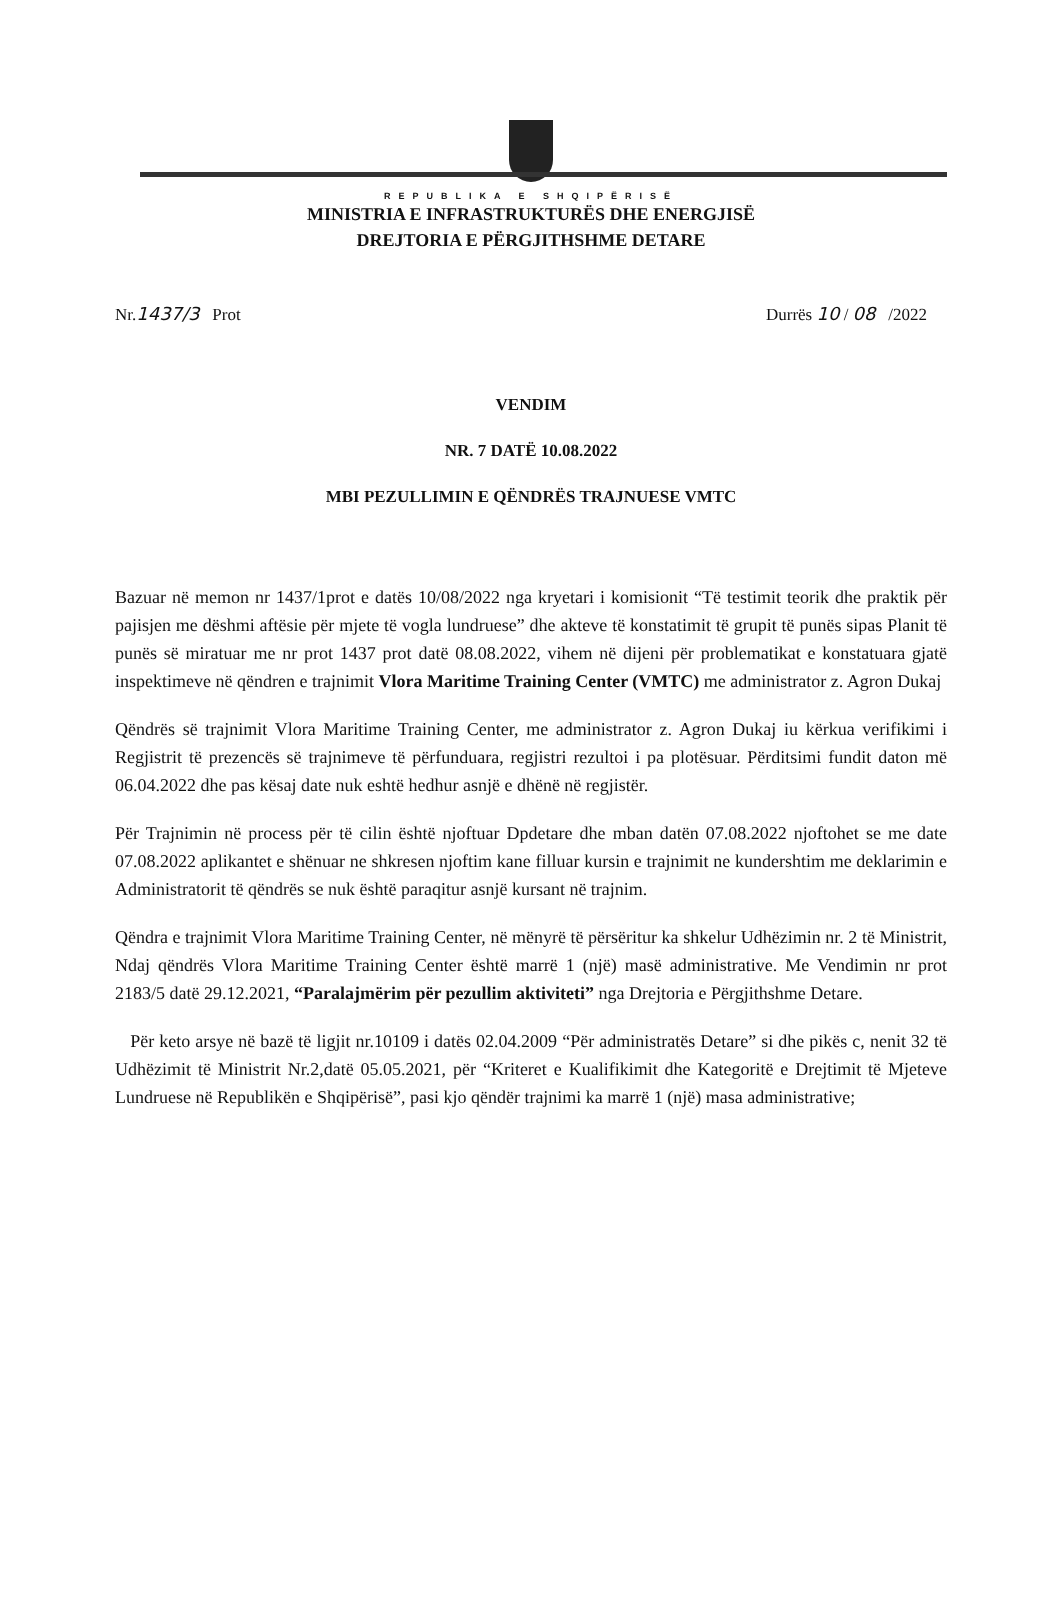REPUBLIKA E SHQIPËRISË
MINISTRIA E INFRASTRUKTURËS DHE ENERGJISË
DREJTORIA E PËRGJITHSHME DETARE
Nr.1437/3 Prot Durrës 10 / 08 /2022
VENDIM
NR. 7 DATË 10.08.2022
MBI PEZULLIMIN E QËNDRËS TRAJNUESE VMTC
Bazuar në memon nr 1437/1prot e datës 10/08/2022 nga kryetari i komisionit “Të testimit teorik dhe praktik për pajisjen me dëshmi aftësie për mjete të vogla lundruese” dhe akteve të konstatimit të grupit të punës sipas Planit të punës së miratuar me nr prot 1437 prot datë 08.08.2022, vihem në dijeni për problematikat e konstatuara gjatë inspektimeve në qëndren e trajnimit Vlora Maritime Training Center (VMTC) me administrator z. Agron Dukaj
Qëndrës së trajnimit Vlora Maritime Training Center, me administrator z. Agron Dukaj iu kërkua verifikimi i Regjistrit të prezencës së trajnimeve të përfunduara, regjistri rezultoi i pa plotësuar. Përditsimi fundit daton më 06.04.2022 dhe pas kësaj date nuk eshtë hedhur asnjë e dhënë në regjistër.
Për Trajnimin në process për të cilin është njoftuar Dpdetare dhe mban datën 07.08.2022 njoftohet se me date 07.08.2022 aplikantet e shënuar ne shkresen njoftim kane filluar kursin e trajnimit ne kundershtim me deklarimin e Administratorit të qëndrës se nuk është paraqitur asnjë kursant në trajnim.
Qëndra e trajnimit Vlora Maritime Training Center, në mënyrë të përsëritur ka shkelur Udhëzimin nr. 2 të Ministrit, Ndaj qëndrës Vlora Maritime Training Center është marrë 1 (një) masë administrative. Me Vendimin nr prot 2183/5 datë 29.12.2021, “Paralajmërim për pezullim aktiviteti” nga Drejtoria e Përgjithshme Detare.
Për keto arsye në bazë të ligjit nr.10109 i datës 02.04.2009 “Për administratës Detare” si dhe pikës c, nenit 32 të Udhëzimit të Ministrit Nr.2,datë 05.05.2021, për “Kriteret e Kualifikimit dhe Kategoritë e Drejtimit të Mjeteve Lundruese në Republikën e Shqipërisë”, pasi kjo qëndër trajnimi ka marrë 1 (një) masa administrative;